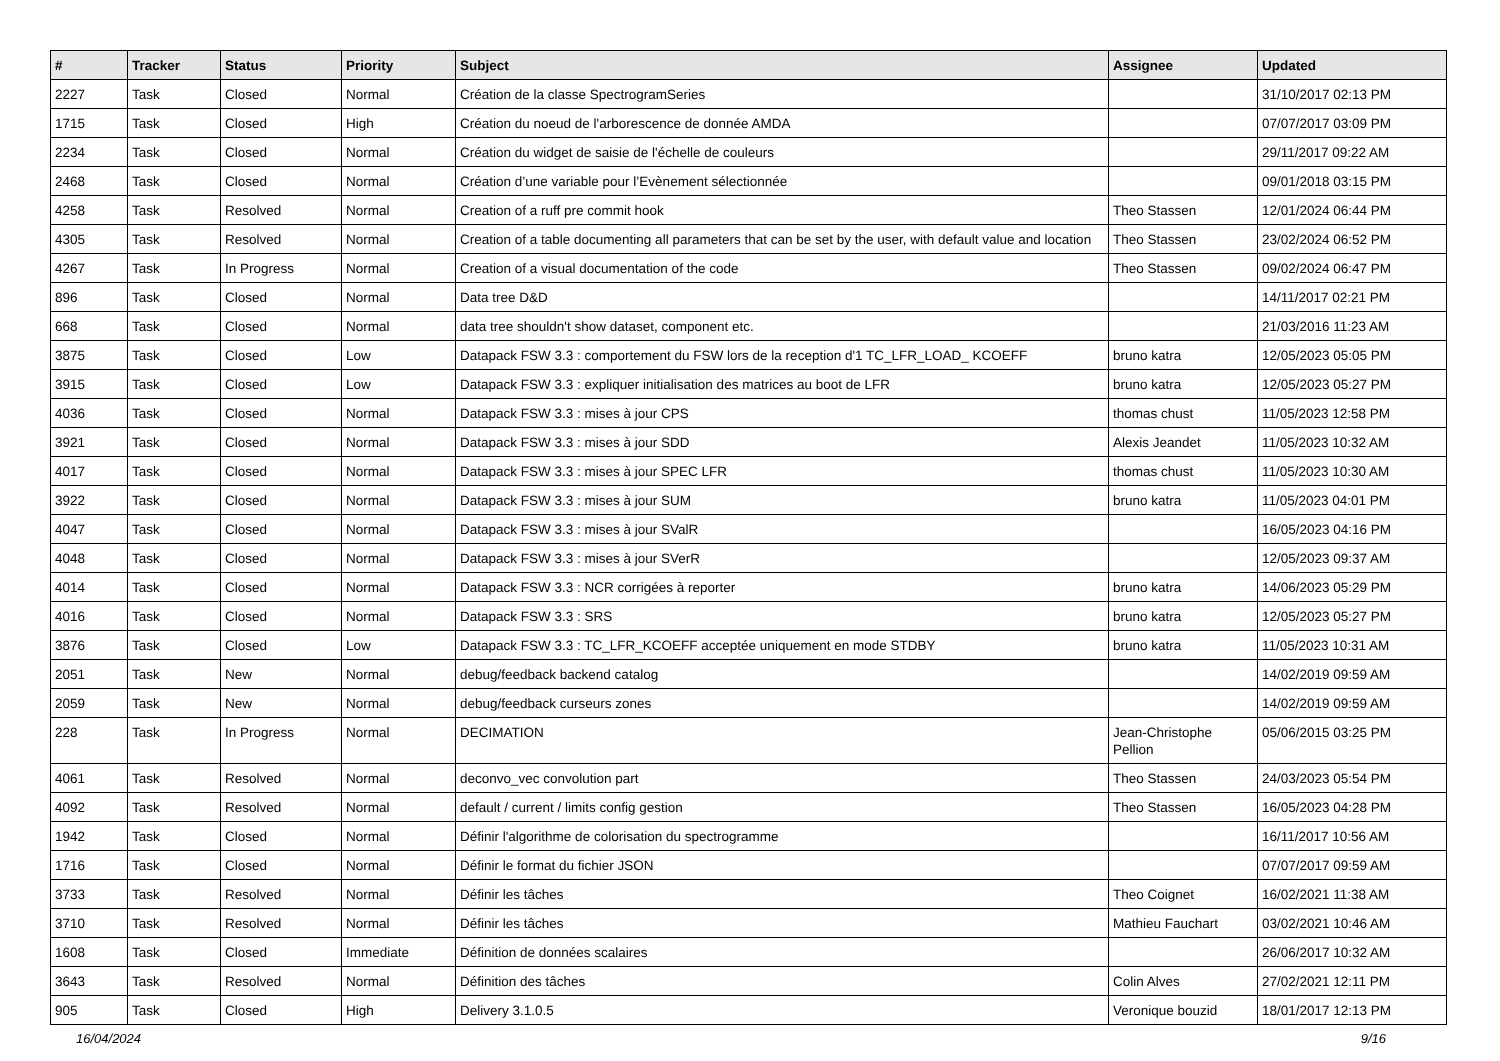| # | Tracker | Status | Priority | Subject | Assignee | Updated |
| --- | --- | --- | --- | --- | --- | --- |
| 2227 | Task | Closed | Normal | Création de la classe SpectrogramSeries | | 31/10/2017 02:13 PM |
| 1715 | Task | Closed | High | Création du noeud de l'arborescence de donnée AMDA | | 07/07/2017 03:09 PM |
| 2234 | Task | Closed | Normal | Création du widget de saisie de l'échelle de couleurs | | 29/11/2017 09:22 AM |
| 2468 | Task | Closed | Normal | Création d’une variable pour l’Evènement sélectionnée | | 09/01/2018 03:15 PM |
| 4258 | Task | Resolved | Normal | Creation of a ruff pre commit hook | Theo Stassen | 12/01/2024 06:44 PM |
| 4305 | Task | Resolved | Normal | Creation of a table documenting all parameters that can be set by the user, with default value and location | Theo Stassen | 23/02/2024 06:52 PM |
| 4267 | Task | In Progress | Normal | Creation of a visual documentation of the code | Theo Stassen | 09/02/2024 06:47 PM |
| 896 | Task | Closed | Normal | Data tree D&D | | 14/11/2017 02:21 PM |
| 668 | Task | Closed | Normal | data tree shouldn't show dataset, component etc. | | 21/03/2016 11:23 AM |
| 3875 | Task | Closed | Low | Datapack FSW 3.3 : comportement du FSW lors de la reception d'1 TC_LFR_LOAD_ KCOEFF | bruno katra | 12/05/2023 05:05 PM |
| 3915 | Task | Closed | Low | Datapack FSW 3.3 : expliquer initialisation des matrices au boot de LFR | bruno katra | 12/05/2023 05:27 PM |
| 4036 | Task | Closed | Normal | Datapack FSW 3.3 : mises à jour CPS | thomas chust | 11/05/2023 12:58 PM |
| 3921 | Task | Closed | Normal | Datapack FSW 3.3 : mises à jour SDD | Alexis Jeandet | 11/05/2023 10:32 AM |
| 4017 | Task | Closed | Normal | Datapack FSW 3.3 : mises à jour SPEC LFR | thomas chust | 11/05/2023 10:30 AM |
| 3922 | Task | Closed | Normal | Datapack FSW 3.3 : mises à jour SUM | bruno katra | 11/05/2023 04:01 PM |
| 4047 | Task | Closed | Normal | Datapack FSW 3.3 : mises à jour SValR | | 16/05/2023 04:16 PM |
| 4048 | Task | Closed | Normal | Datapack FSW 3.3 : mises à jour SVerR | | 12/05/2023 09:37 AM |
| 4014 | Task | Closed | Normal | Datapack FSW 3.3 : NCR corrigées à reporter | bruno katra | 14/06/2023 05:29 PM |
| 4016 | Task | Closed | Normal | Datapack FSW 3.3 : SRS | bruno katra | 12/05/2023 05:27 PM |
| 3876 | Task | Closed | Low | Datapack FSW 3.3 : TC_LFR_KCOEFF acceptée uniquement en mode STDBY | bruno katra | 11/05/2023 10:31 AM |
| 2051 | Task | New | Normal | debug/feedback backend catalog | | 14/02/2019 09:59 AM |
| 2059 | Task | New | Normal | debug/feedback curseurs zones | | 14/02/2019 09:59 AM |
| 228 | Task | In Progress | Normal | DECIMATION | Jean-Christophe Pellion | 05/06/2015 03:25 PM |
| 4061 | Task | Resolved | Normal | deconvo_vec convolution part | Theo Stassen | 24/03/2023 05:54 PM |
| 4092 | Task | Resolved | Normal | default / current / limits config gestion | Theo Stassen | 16/05/2023 04:28 PM |
| 1942 | Task | Closed | Normal | Définir l'algorithme de colorisation du spectrogramme | | 16/11/2017 10:56 AM |
| 1716 | Task | Closed | Normal | Définir le format du fichier JSON | | 07/07/2017 09:59 AM |
| 3733 | Task | Resolved | Normal | Définir les tâches | Theo Coignet | 16/02/2021 11:38 AM |
| 3710 | Task | Resolved | Normal | Définir les tâches | Mathieu Fauchart | 03/02/2021 10:46 AM |
| 1608 | Task | Closed | Immediate | Définition de données scalaires | | 26/06/2017 10:32 AM |
| 3643 | Task | Resolved | Normal | Définition des tâches | Colin Alves | 27/02/2021 12:11 PM |
| 905 | Task | Closed | High | Delivery 3.1.0.5 | Veronique bouzid | 18/01/2017 12:13 PM |
16/04/2024 9/16